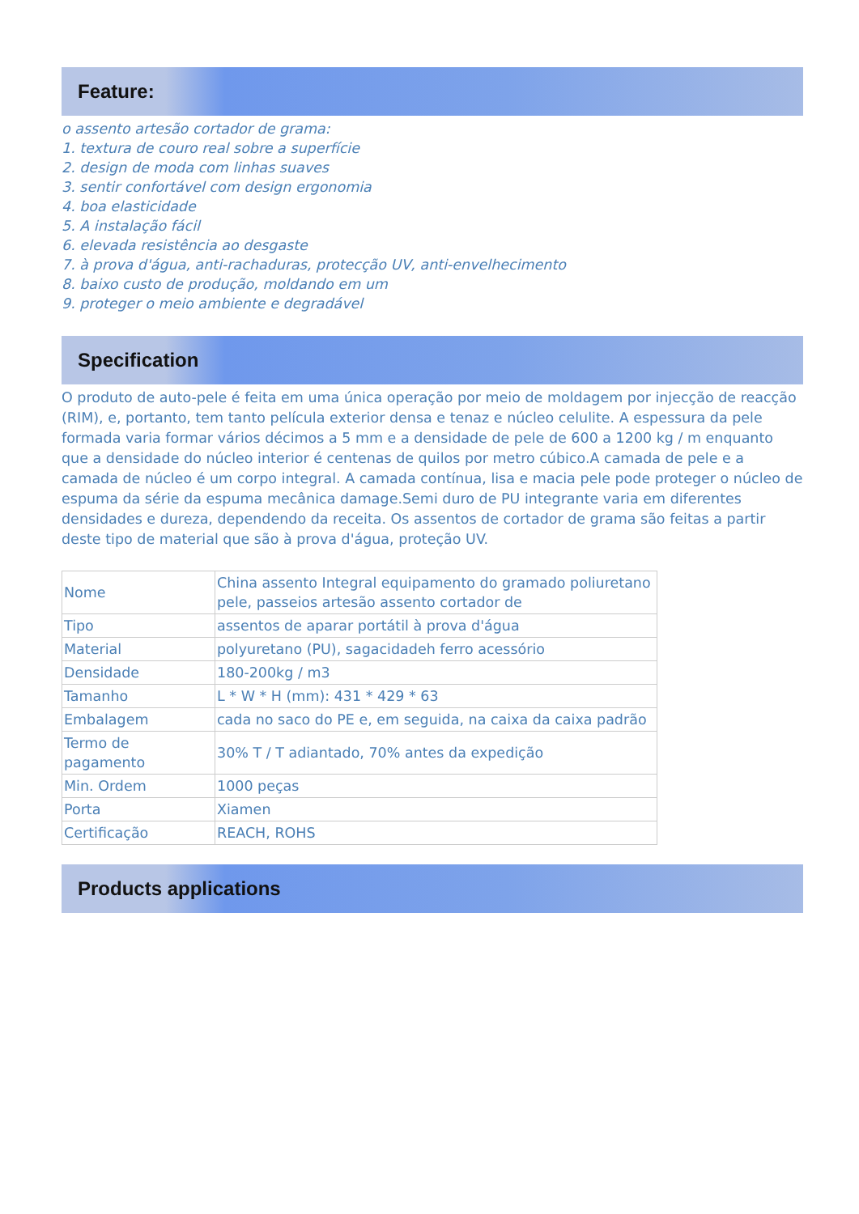Feature:
o assento artesão cortador de grama:
1. textura de couro real sobre a superfície
2. design de moda com linhas suaves
3. sentir confortável com design ergonomia
4. boa elasticidade
5. A instalação fácil
6. elevada resistência ao desgaste
7. à prova d'água, anti-rachaduras, protecção UV, anti-envelhecimento
8. baixo custo de produção, moldando em um
9. proteger o meio ambiente e degradável
Specification
O produto de auto-pele é feita em uma única operação por meio de moldagem por injecção de reacção (RIM), e, portanto, tem tanto película exterior densa e tenaz e núcleo celulite. A espessura da pele formada varia formar vários décimos a 5 mm e a densidade de pele de 600 a 1200 kg / m enquanto que a densidade do núcleo interior é centenas de quilos por metro cúbico.A camada de pele e a camada de núcleo é um corpo integral. A camada contínua, lisa e macia pele pode proteger o núcleo de espuma da série da espuma mecânica damage.Semi duro de PU integrante varia em diferentes densidades e dureza, dependendo da receita. Os assentos de cortador de grama são feitas a partir deste tipo de material que são à prova d'água, proteção UV.
| Nome | China assento Integral equipamento do gramado poliuretano pele, passeios artesão assento cortador de |
| Tipo | assentos de aparar portátil à prova d'água |
| Material | polyuretano (PU), sagacidadeh ferro acessório |
| Densidade | 180-200kg / m3 |
| Tamanho | L * W * H (mm): 431 * 429 * 63 |
| Embalagem | cada no saco do PE e, em seguida, na caixa da caixa padrão |
| Termo de pagamento | 30% T / T adiantado, 70% antes da expedição |
| Min. Ordem | 1000 peças |
| Porta | Xiamen |
| Certificação | REACH, ROHS |
Products applications